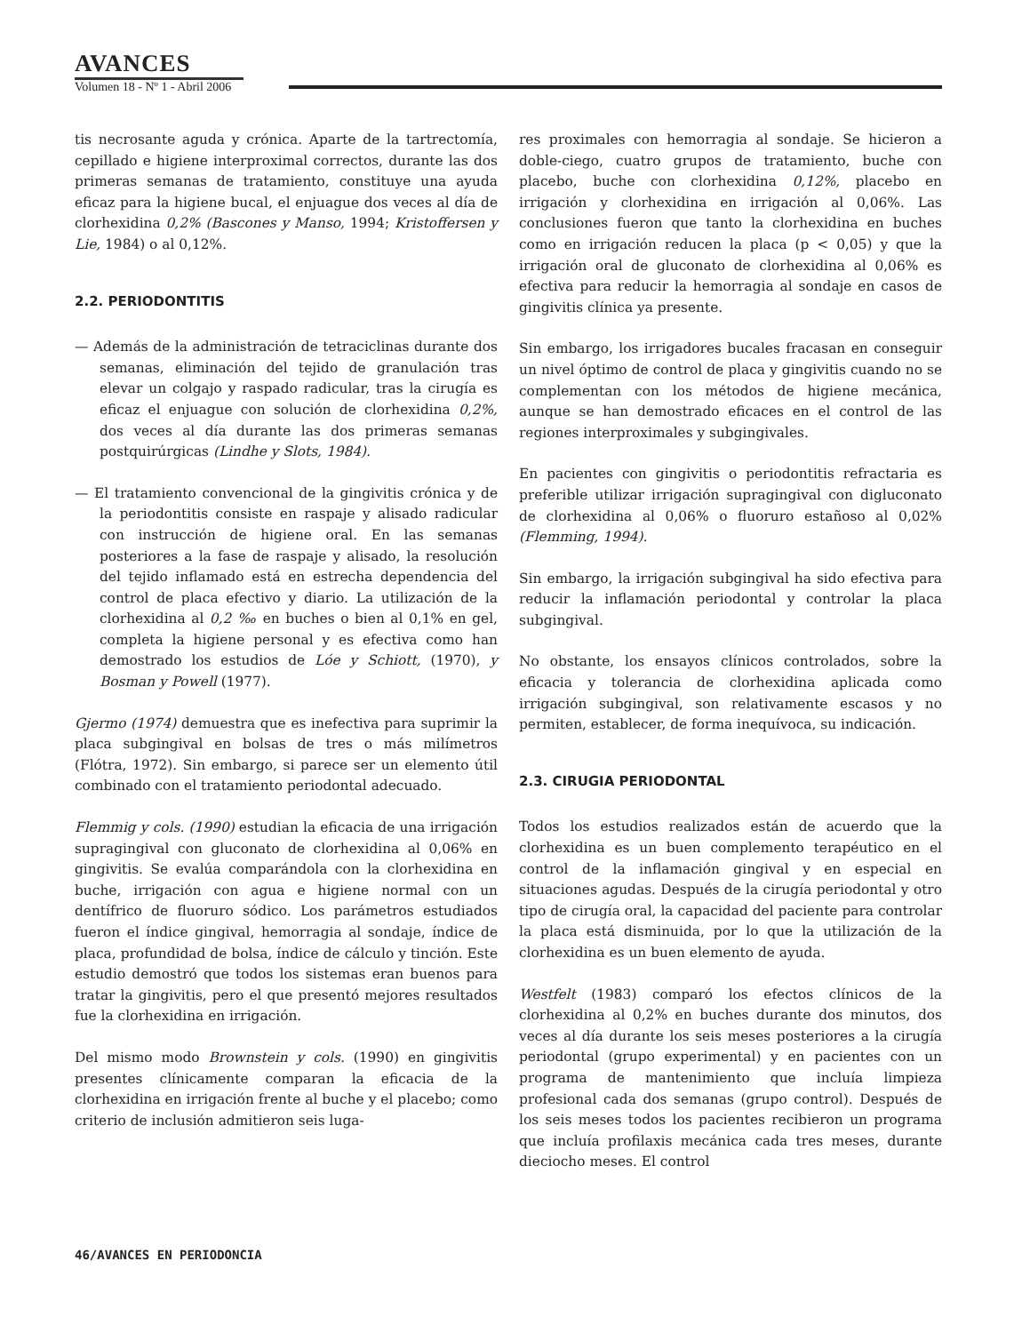AVANCES
Volumen 18 - Nº 1 - Abril 2006
tis necrosante aguda y crónica. Aparte de la tartrectomía, cepillado e higiene interproximal correctos, durante las dos primeras semanas de tratamiento, constituye una ayuda eficaz para la higiene bucal, el enjuague dos veces al día de clorhexidina 0,2% (Bascones y Manso, 1994; Kristoffersen y Lie, 1984) o al 0,12%.
2.2. PERIODONTITIS
— Además de la administración de tetraciclinas durante dos semanas, eliminación del tejido de granulación tras elevar un colgajo y raspado radicular, tras la cirugía es eficaz el enjuague con solución de clorhexidina 0,2%, dos veces al día durante las dos primeras semanas postquirúrgicas (Lindhe y Slots, 1984).
— El tratamiento convencional de la gingivitis crónica y de la periodontitis consiste en raspaje y alisado radicular con instrucción de higiene oral. En las semanas posteriores a la fase de raspaje y alisado, la resolución del tejido inflamado está en estrecha dependencia del control de placa efectivo y diario. La utilización de la clorhexidina al 0,2 ‰ en buches o bien al 0,1% en gel, completa la higiene personal y es efectiva como han demostrado los estudios de Lóe y Schiott, (1970), y Bosman y Powell (1977).
Gjermo (1974) demuestra que es inefectiva para suprimir la placa subgingival en bolsas de tres o más milímetros (Flótra, 1972). Sin embargo, si parece ser un elemento útil combinado con el tratamiento periodontal adecuado.
Flemmig y cols. (1990) estudian la eficacia de una irrigación supragingival con gluconato de clorhexidina al 0,06% en gingivitis. Se evalúa comparándola con la clorhexidina en buche, irrigación con agua e higiene normal con un dentífrico de fluoruro sódico. Los parámetros estudiados fueron el índice gingival, hemorragia al sondaje, índice de placa, profundidad de bolsa, índice de cálculo y tinción. Este estudio demostró que todos los sistemas eran buenos para tratar la gingivitis, pero el que presentó mejores resultados fue la clorhexidina en irrigación.
Del mismo modo Brownstein y cols. (1990) en gingivitis presentes clínicamente comparan la eficacia de la clorhexidina en irrigación frente al buche y el placebo; como criterio de inclusión admitieron seis luga-
res proximales con hemorragia al sondaje. Se hicieron a doble-ciego, cuatro grupos de tratamiento, buche con placebo, buche con clorhexidina 0,12%, placebo en irrigación y clorhexidina en irrigación al 0,06%. Las conclusiones fueron que tanto la clorhexidina en buches como en irrigación reducen la placa (p < 0,05) y que la irrigación oral de gluconato de clorhexidina al 0,06% es efectiva para reducir la hemorragia al sondaje en casos de gingivitis clínica ya presente.
Sin embargo, los irrigadores bucales fracasan en conseguir un nivel óptimo de control de placa y gingivitis cuando no se complementan con los métodos de higiene mecánica, aunque se han demostrado eficaces en el control de las regiones interproximales y subgingivales.
En pacientes con gingivitis o periodontitis refractaria es preferible utilizar irrigación supragingival con digluconato de clorhexidina al 0,06% o fluoruro estañoso al 0,02% (Flemming, 1994).
Sin embargo, la irrigación subgingival ha sido efectiva para reducir la inflamación periodontal y controlar la placa subgingival.
No obstante, los ensayos clínicos controlados, sobre la eficacia y tolerancia de clorhexidina aplicada como irrigación subgingival, son relativamente escasos y no permiten, establecer, de forma inequívoca, su indicación.
2.3. CIRUGIA PERIODONTAL
Todos los estudios realizados están de acuerdo que la clorhexidina es un buen complemento terapéutico en el control de la inflamación gingival y en especial en situaciones agudas. Después de la cirugía periodontal y otro tipo de cirugía oral, la capacidad del paciente para controlar la placa está disminuida, por lo que la utilización de la clorhexidina es un buen elemento de ayuda.
Westfelt (1983) comparó los efectos clínicos de la clorhexidina al 0,2% en buches durante dos minutos, dos veces al día durante los seis meses posteriores a la cirugía periodontal (grupo experimental) y en pacientes con un programa de mantenimiento que incluía limpieza profesional cada dos semanas (grupo control). Después de los seis meses todos los pacientes recibieron un programa que incluía profilaxis mecánica cada tres meses, durante dieciocho meses. El control
46/AVANCES EN PERIODONCIA